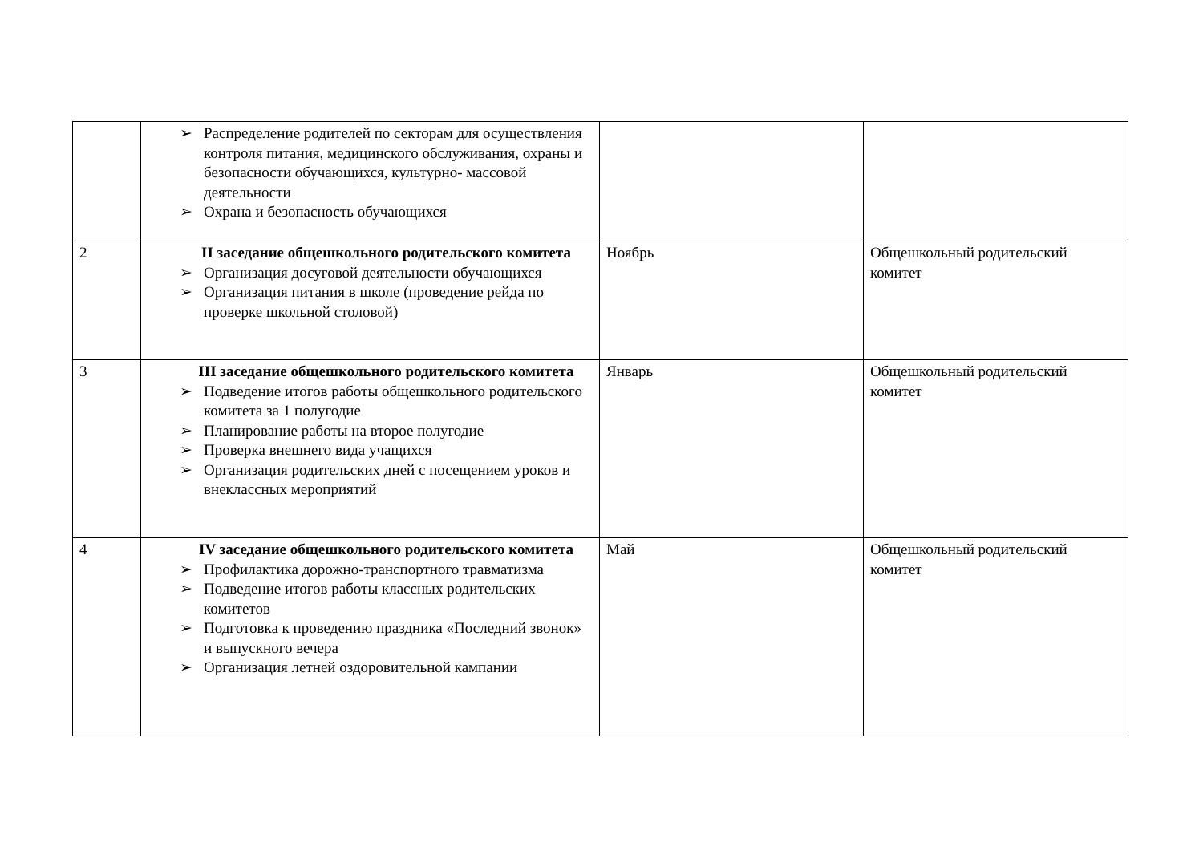| | ➢ Распределение родителей по секторам для осуществления контроля питания, медицинского обслуживания, охраны и безопасности обучающихся, культурно- массовой деятельности ➢ Охрана и безопасность обучающихся | | |
| 2 | II заседание общешкольного родительского комитета ➢ Организация досуговой деятельности обучающихся ➢ Организация питания в школе (проведение рейда по проверке школьной столовой) | Ноябрь | Общешкольный родительский комитет |
| 3 | III заседание общешкольного родительского комитета ➢ Подведение итогов работы общешкольного родительского комитета за 1 полугодие ➢ Планирование работы на второе полугодие ➢ Проверка внешнего вида учащихся ➢ Организация родительских дней с посещением уроков и внеклассных мероприятий | Январь | Общешкольный родительский комитет |
| 4 | IV заседание общешкольного родительского комитета ➢ Профилактика дорожно-транспортного травматизма ➢ Подведение итогов работы классных родительских комитетов ➢ Подготовка к проведению праздника «Последний звонок» и выпускного вечера ➢ Организация летней оздоровительной кампании | Май | Общешкольный родительский комитет |